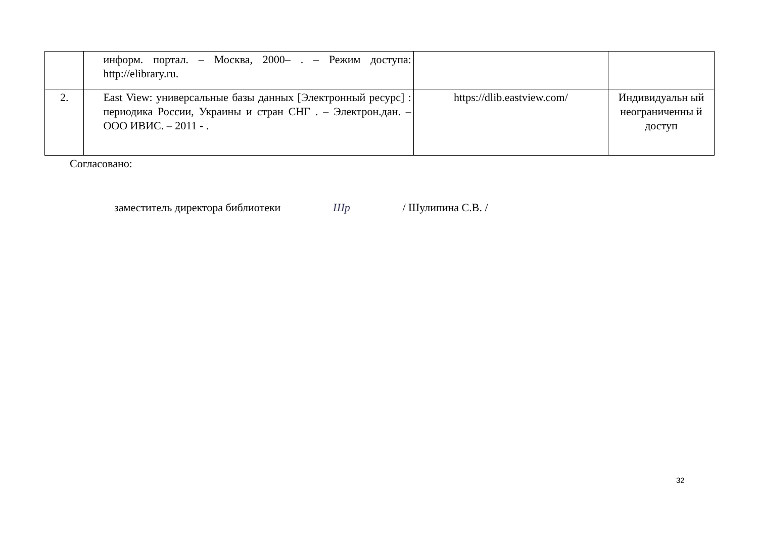| | информ. портал. – Москва, 2000– . – Режим доступа: http://elibrary.ru. | | |
| 2. | East View: универсальные базы данных [Электронный ресурс] : периодика России, Украины и стран СНГ . – Электрон.дан. – ООО ИВИС. – 2011 - . | https://dlib.eastview.com/ | Индивидуальн ый неограниченны й доступ |
Согласовано:
заместитель директора библиотеки Шр / Шулипина С.В. /
32